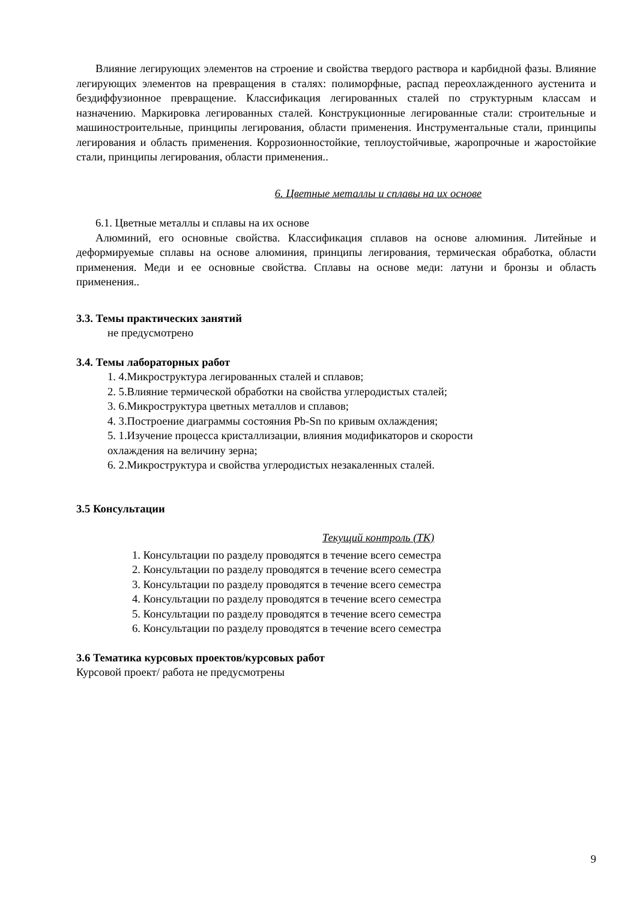Влияние легирующих элементов на строение и свойства твердого раствора и карбидной фазы. Влияние легирующих элементов на превращения в сталях: полиморфные, распад переохлажденного аустенита и бездиффузионное превращение. Классификация легированных сталей по структурным классам и назначению. Маркировка легированных сталей. Конструкционные легированные стали: строительные и машиностроительные, принципы легирования, области применения. Инструментальные стали, принципы легирования и область применения. Коррозионностойкие, теплоустойчивые, жаропрочные и жаростойкие стали, принципы легирования, области применения..
6. Цветные металлы и сплавы на их основе
6.1. Цветные металлы и сплавы на их основе
Алюминий, его основные свойства. Классификация сплавов на основе алюминия. Литейные и деформируемые сплавы на основе алюминия, принципы легирования, термическая обработка, области применения. Меди и ее основные свойства. Сплавы на основе меди: латуни и бронзы и область применения..
3.3. Темы практических занятий
не предусмотрено
3.4. Темы лабораторных работ
1. 4.Микроструктура легированных сталей и сплавов;
2. 5.Влияние термической обработки на свойства углеродистых сталей;
3. 6.Микроструктура цветных металлов и сплавов;
4. 3.Построение диаграммы состояния Pb-Sn по кривым охлаждения;
5. 1.Изучение процесса кристаллизации, влияния модификаторов и скорости
охлаждения на величину зерна;
6. 2.Микроструктура и свойства углеродистых незакаленных сталей.
3.5 Консультации
Текущий контроль (ТК)
1. Консультации по разделу проводятся в течение всего семестра
2. Консультации по разделу проводятся в течение всего семестра
3. Консультации по разделу проводятся в течение всего семестра
4. Консультации по разделу проводятся в течение всего семестра
5. Консультации по разделу проводятся в течение всего семестра
6. Консультации по разделу проводятся в течение всего семестра
3.6 Тематика курсовых проектов/курсовых работ
Курсовой проект/ работа не предусмотрены
9